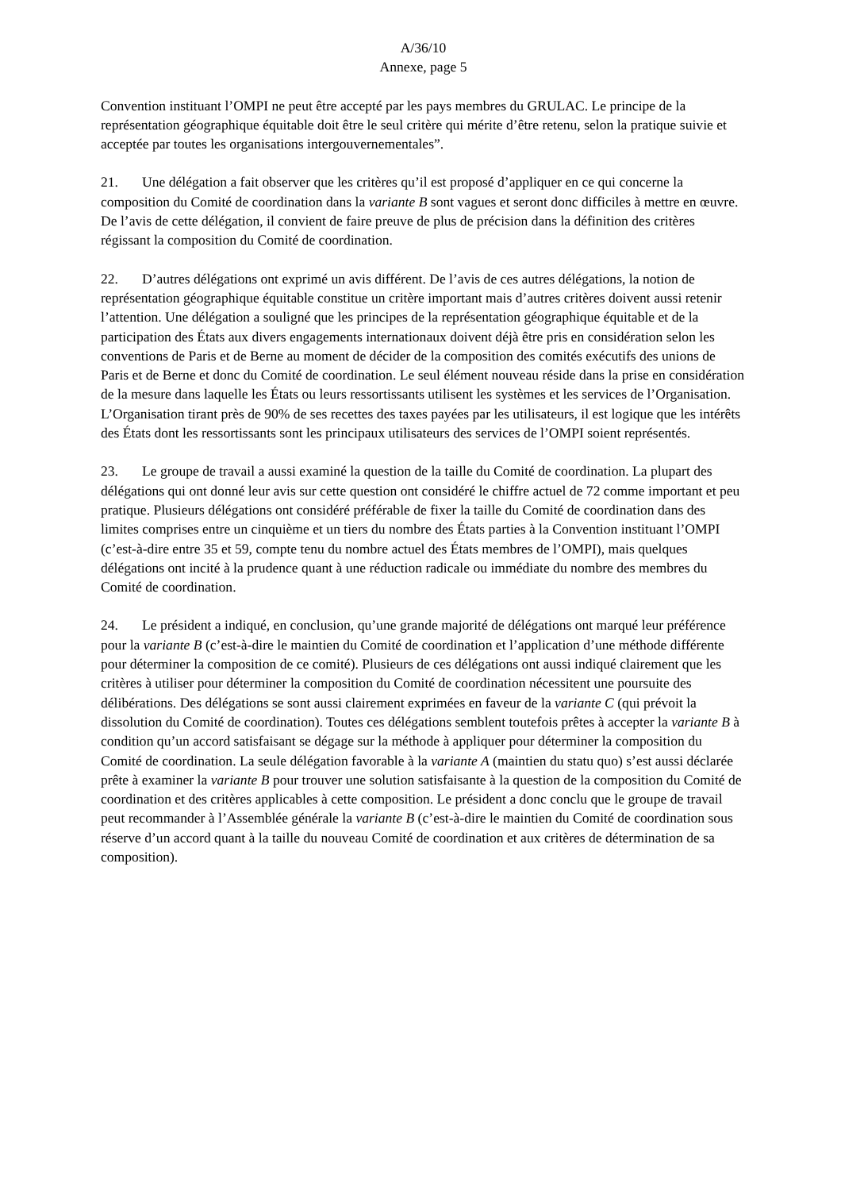A/36/10
Annexe, page 5
Convention instituant l’OMPI ne peut être accepté par les pays membres du GRULAC. Le principe de la représentation géographique équitable doit être le seul critère qui mérite d’être retenu, selon la pratique suivie et acceptée par toutes les organisations intergouvernementales”.
21. Une délégation a fait observer que les critères qu’il est proposé d’appliquer en ce qui concerne la composition du Comité de coordination dans la variante B sont vagues et seront donc difficiles à mettre en œuvre. De l’avis de cette délégation, il convient de faire preuve de plus de précision dans la définition des critères régissant la composition du Comité de coordination.
22. D’autres délégations ont exprimé un avis différent. De l’avis de ces autres délégations, la notion de représentation géographique équitable constitue un critère important mais d’autres critères doivent aussi retenir l’attention. Une délégation a souligné que les principes de la représentation géographique équitable et de la participation des États aux divers engagements internationaux doivent déjà être pris en considération selon les conventions de Paris et de Berne au moment de décider de la composition des comités exécutifs des unions de Paris et de Berne et donc du Comité de coordination. Le seul élément nouveau réside dans la prise en considération de la mesure dans laquelle les États ou leurs ressortissants utilisent les systèmes et les services de l’Organisation. L’Organisation tirant près de 90% de ses recettes des taxes payées par les utilisateurs, il est logique que les intérêts des États dont les ressortissants sont les principaux utilisateurs des services de l’OMPI soient représentés.
23. Le groupe de travail a aussi examiné la question de la taille du Comité de coordination. La plupart des délégations qui ont donné leur avis sur cette question ont considéré le chiffre actuel de 72 comme important et peu pratique. Plusieurs délégations ont considéré préférable de fixer la taille du Comité de coordination dans des limites comprises entre un cinquième et un tiers du nombre des États parties à la Convention instituant l’OMPI (c’est-à-dire entre 35 et 59, compte tenu du nombre actuel des États membres de l’OMPI), mais quelques délégations ont incité à la prudence quant à une réduction radicale ou immédiate du nombre des membres du Comité de coordination.
24. Le président a indiqué, en conclusion, qu’une grande majorité de délégations ont marqué leur préférence pour la variante B (c’est-à-dire le maintien du Comité de coordination et l’application d’une méthode différente pour déterminer la composition de ce comité). Plusieurs de ces délégations ont aussi indiqué clairement que les critères à utiliser pour déterminer la composition du Comité de coordination nécessitent une poursuite des délibérations. Des délégations se sont aussi clairement exprimées en faveur de la variante C (qui prévoit la dissolution du Comité de coordination). Toutes ces délégations semblent toutefois prêtes à accepter la variante B à condition qu’un accord satisfaisant se dégage sur la méthode à appliquer pour déterminer la composition du Comité de coordination. La seule délégation favorable à la variante A (maintien du statu quo) s’est aussi déclarée prête à examiner la variante B pour trouver une solution satisfaisante à la question de la composition du Comité de coordination et des critères applicables à cette composition. Le président a donc conclu que le groupe de travail peut recommander à l’Assemblée générale la variante B (c’est-à-dire le maintien du Comité de coordination sous réserve d’un accord quant à la taille du nouveau Comité de coordination et aux critères de détermination de sa composition).